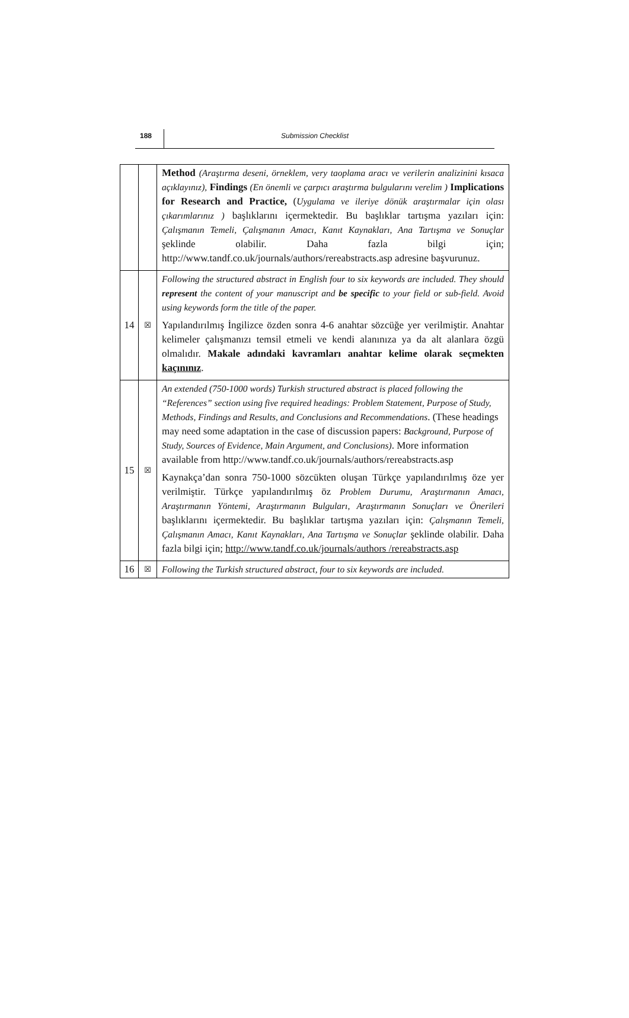188 Submission Checklist
| | | Method (Araştırma deseni, örneklem, very taoplama aracı ve verilerin analizinini kısaca açıklayınız), Findings (En önemli ve çarpıcı araştırma bulgularını verelim ) Implications for Research and Practice, ( Uygulama ve ileriye dönük araştırmalar için olası çıkarımlarınız ) başlıklarını içermektedir. Bu başlıklar tartışma yazıları için: Çalışmanın Temeli, Çalışmanın Amacı, Kanıt Kaynakları, Ana Tartışma ve Sonuçlar şeklinde olabilir. Daha fazla bilgi için; http://www.tandf.co.uk/journals/authors/rereabstracts.asp adresine başvurunuz. |
| 14 | ☒ | Following the structured abstract in English four to six keywords are included. They should represent the content of your manuscript and be specific to your field or sub-field. Avoid using keywords form the title of the paper. Yapılandırılmış İngilizce özden sonra 4-6 anahtar sözcüğe yer verilmiştir. Anahtar kelimeler çalışmanızı temsil etmeli ve kendi alanınıza ya da alt alanlara özgü olmalıdır. Makale adındaki kavramları anahtar kelime olarak seçmekten kaçınınız . |
| 15 | ☒ | An extended (750-1000 words) Turkish structured abstract is placed following the “References” section using five required headings: Problem Statement, Purpose of Study, Methods, Findings and Results, and Conclusions and Recommendations . (These headings may need some adaptation in the case of discussion papers: Background, Purpose of Study, Sources of Evidence, Main Argument, and Conclusions) . More information available from http://www.tandf.co.uk/journals/authors/rereabstracts.asp Kaynakça’dan sonra 750-1000 sözcükten oluşan Türkçe yapılandırılmış öze yer verilmiştir. Türkçe yapılandırılmış öz Problem Durumu, Araştırmanın Amacı, Araştırmanın Yöntemi, Araştırmanın Bulguları, Araştırmanın Sonuçları ve Önerileri başlıklarını içermektedir. Bu başlıklar tartışma yazıları için: Çalışmanın Temeli, Çalışmanın Amacı, Kanıt Kaynakları, Ana Tartışma ve Sonuçlar şeklinde olabilir. Daha fazla bilgi için; http://www.tandf.co.uk/journals/authors /rereabstracts.asp |
| 16 | ☒ | Following the Turkish structured abstract, four to six keywords are included. |